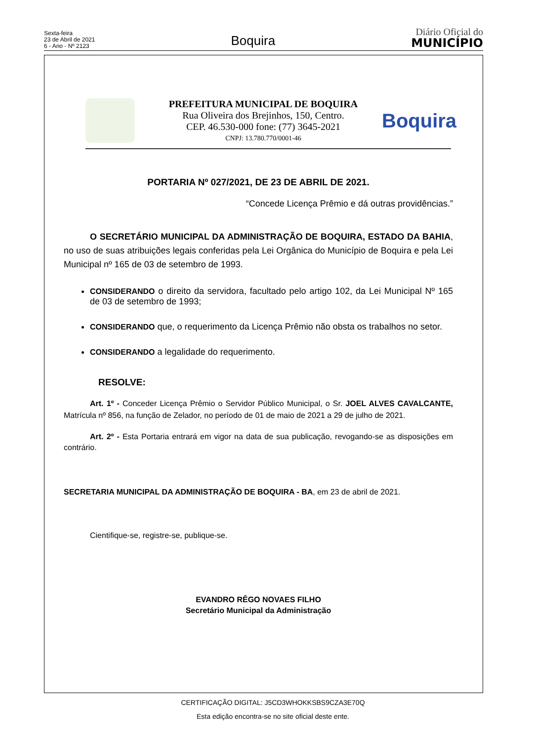Sexta-feira
23 de Abril de 2021
6 - Ano - Nº 2123
Boquira
Diário Oficial do
MUNICÍPIO
PREFEITURA MUNICIPAL DE BOQUIRA
Rua Oliveira dos Brejinhos, 150, Centro.
CEP. 46.530-000 fone: (77) 3645-2021
CNPJ: 13.780.770/0001-46
Boquira
PORTARIA Nº 027/2021, DE 23 DE ABRIL DE 2021.
“Concede Licença Prêmio e dá outras providências.”
O SECRETÁRIO MUNICIPAL DA ADMINISTRAÇÃO DE BOQUIRA, ESTADO DA BAHIA, no uso de suas atribuições legais conferidas pela Lei Orgânica do Município de Boquira e pela Lei Municipal nº 165 de 03 de setembro de 1993.
CONSIDERANDO o direito da servidora, facultado pelo artigo 102, da Lei Municipal Nº 165 de 03 de setembro de 1993;
CONSIDERANDO que, o requerimento da Licença Prêmio não obsta os trabalhos no setor.
CONSIDERANDO a legalidade do requerimento.
RESOLVE:
Art. 1º - Conceder Licença Prêmio o Servidor Público Municipal, o Sr. JOEL ALVES CAVALCANTE, Matrícula nº 856, na função de Zelador, no período de 01 de maio de 2021 a 29 de julho de 2021.
Art. 2º - Esta Portaria entrará em vigor na data de sua publicação, revogando-se as disposições em contrário.
SECRETARIA MUNICIPAL DA ADMINISTRAÇÃO DE BOQUIRA - BA, em 23 de abril de 2021.
Cientifique-se, registre-se, publique-se.
EVANDRO RÊGO NOVAES FILHO
Secretário Municipal da Administração
CERTIFICAÇÃO DIGITAL: J5CD3WHOKKSBS9CZA3E70Q
Esta edição encontra-se no site oficial deste ente.